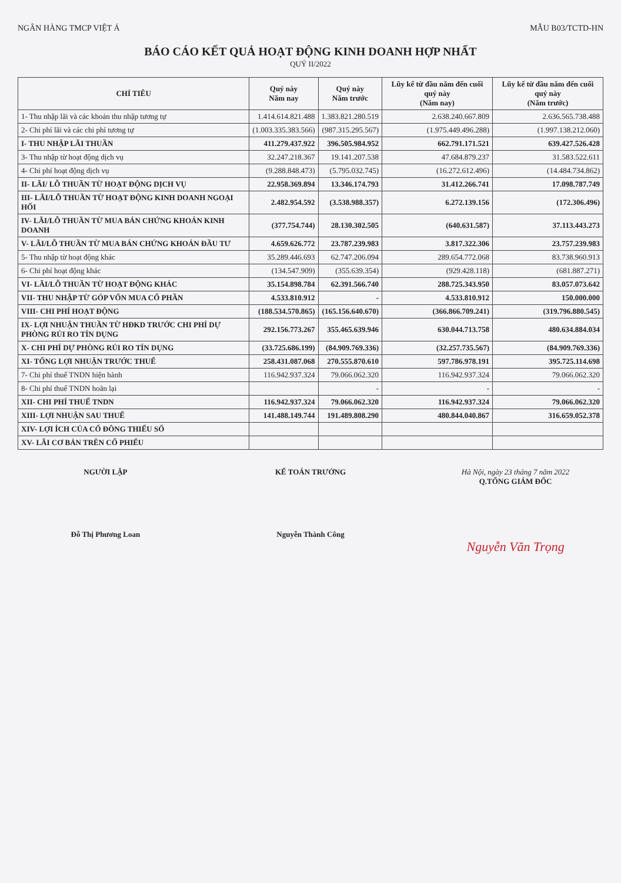NGÂN HÀNG TMCP VIỆT Á MẪU B03/TCTD-HN
BÁO CÁO KẾT QUẢ HOẠT ĐỘNG KINH DOANH HỢP NHẤT
QUÝ II/2022
| CHỈ TIÊU | Quý này Năm nay | Quý này Năm trước | Lũy kế từ đầu năm đến cuối quý này (Năm nay) | Lũy kế từ đầu năm đến cuối quý này (Năm trước) |
| --- | --- | --- | --- | --- |
| 1- Thu nhập lãi và các khoản thu nhập tương tự | 1.414.614.821.488 | 1.383.821.280.519 | 2.638.240.667.809 | 2.636.565.738.488 |
| 2- Chi phí lãi và các chi phí tương tự | (1.003.335.383.566) | (987.315.295.567) | (1.975.449.496.288) | (1.997.138.212.060) |
| I- THU NHẬP LÃI THUẦN | 411.279.437.922 | 396.505.984.952 | 662.791.171.521 | 639.427.526.428 |
| 3- Thu nhập từ hoạt động dịch vụ | 32.247.218.367 | 19.141.207.538 | 47.684.879.237 | 31.583.522.611 |
| 4- Chi phí hoạt động dịch vụ | (9.288.848.473) | (5.795.032.745) | (16.272.612.496) | (14.484.734.862) |
| II- LÃI/ LỖ THUẦN TỪ HOẠT ĐỘNG DỊCH VỤ | 22.958.369.894 | 13.346.174.793 | 31.412.266.741 | 17.098.787.749 |
| III- LÃI/LỖ THUẦN TỪ HOẠT ĐỘNG KINH DOANH NGOẠI HỐI | 2.482.954.592 | (3.538.988.357) | 6.272.139.156 | (172.306.496) |
| IV- LÃI/LỖ THUẦN TỪ MUA BÁN CHỨNG KHOÁN KINH DOANH | (377.754.744) | 28.130.302.505 | (640.631.587) | 37.113.443.273 |
| V- LÃI/LỖ THUẦN TỪ MUA BÁN CHỨNG KHOÁN ĐẦU TƯ | 4.659.626.772 | 23.787.239.983 | 3.817.322.306 | 23.757.239.983 |
| 5- Thu nhập từ hoạt động khác | 35.289.446.693 | 62.747.206.094 | 289.654.772.068 | 83.738.960.913 |
| 6- Chi phí hoạt động khác | (134.547.909) | (355.639.354) | (929.428.118) | (681.887.271) |
| VI- LÃI/LỖ THUẦN TỪ HOẠT ĐỘNG KHÁC | 35.154.898.784 | 62.391.566.740 | 288.725.343.950 | 83.057.073.642 |
| VII- THU NHẬP TỪ GÓP VỐN MUA CỔ PHẦN | 4.533.810.912 | - | 4.533.810.912 | 150.000.000 |
| VIII- CHI PHÍ HOẠT ĐỘNG | (188.534.570.865) | (165.156.640.670) | (366.866.709.241) | (319.796.880.545) |
| IX- LỢI NHUẬN THUẦN TỪ HĐKD TRƯỚC CHI PHÍ DỰ PHÒNG RỦI RO TÍN DỤNG | 292.156.773.267 | 355.465.639.946 | 630.044.713.758 | 480.634.884.034 |
| X- CHI PHÍ DỰ PHÒNG RỦI RO TÍN DỤNG | (33.725.686.199) | (84.909.769.336) | (32.257.735.567) | (84.909.769.336) |
| XI- TỔNG LỢI NHUẬN TRƯỚC THUẾ | 258.431.087.068 | 270.555.870.610 | 597.786.978.191 | 395.725.114.698 |
| 7- Chi phí thuế TNDN hiện hành | 116.942.937.324 | 79.066.062.320 | 116.942.937.324 | 79.066.062.320 |
| 8- Chi phí thuế TNDN hoãn lại | | - | - | - |
| XII- CHI PHÍ THUẾ TNDN | 116.942.937.324 | 79.066.062.320 | 116.942.937.324 | 79.066.062.320 |
| XIII- LỢI NHUẬN SAU THUẾ | 141.488.149.744 | 191.489.808.290 | 480.844.040.867 | 316.659.052.378 |
| XIV- LỢI ÍCH CỦA CỔ ĐÔNG THIỂU SỐ | | | | |
| XV- LÃI CƠ BẢN TRÊN CỔ PHIẾU | | | | |
NGƯỜI LẬP
Đỗ Thị Phương Loan
KẾ TOÁN TRƯỞNG
Nguyễn Thành Công
Hà Nội, ngày 23 tháng 7 năm 2022
Q.TỔNG GIÁM ĐỐC
Nguyễn Văn Trọng